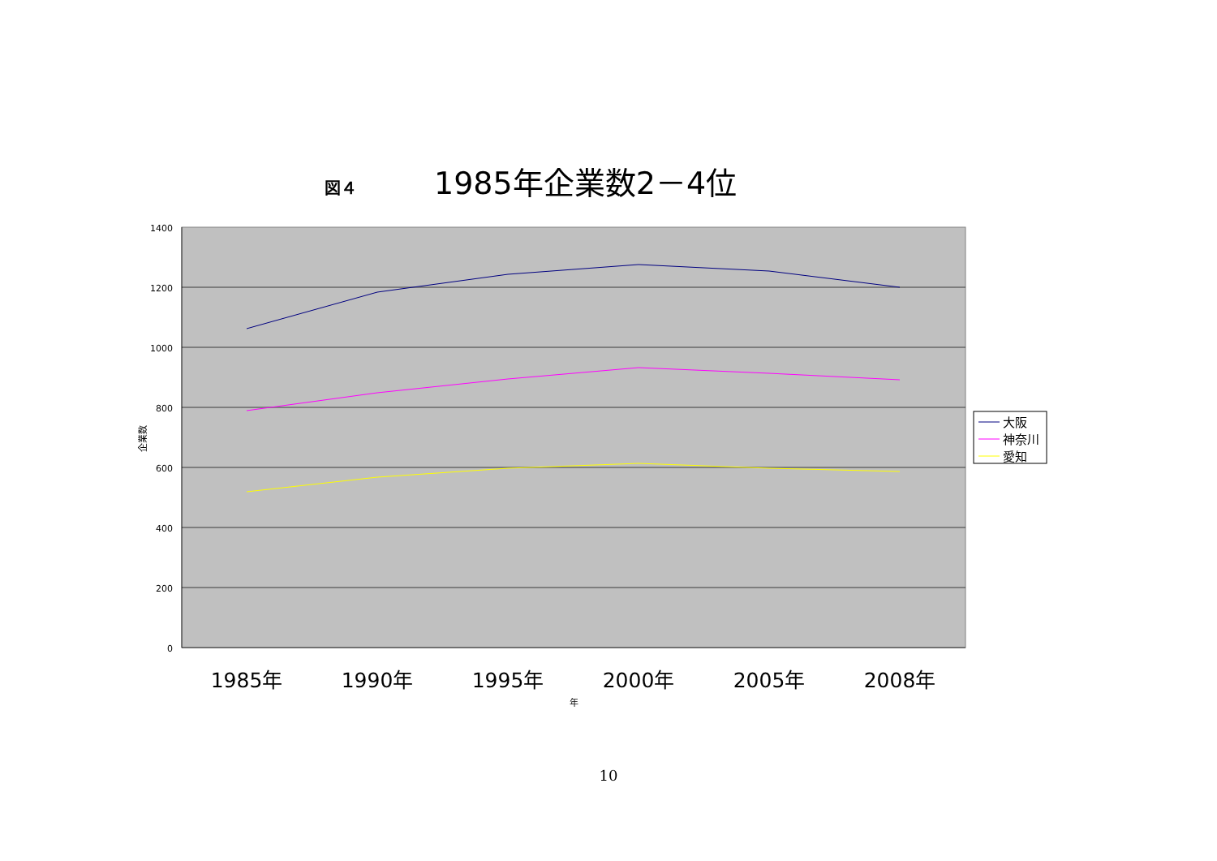図４ 1985年企業数2－4位
1400
1200
1000
800
600
400
200
0
企業数
1985年
1990年
1995年
2000年
2005年
2008年
年
大阪
神奈川
愛知
10